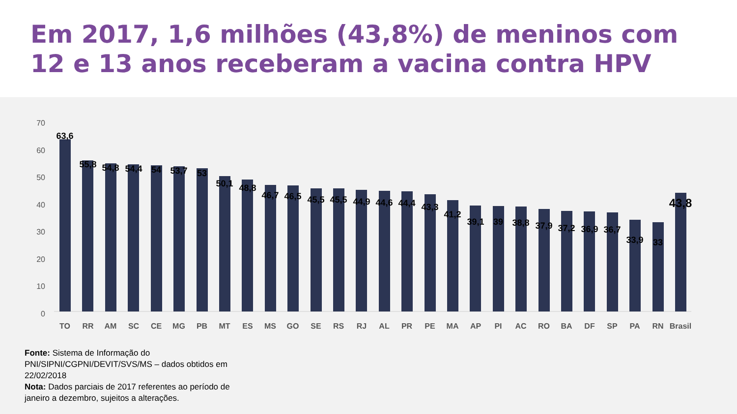Em 2017, 1,6 milhões (43,8%) de meninos com 12 e 13 anos receberam a vacina contra HPV
70
60
50
40
30
20
10
0
63,6
55,8
54,8
54,4
54
53,7
53
50,1
48,8
46,7
46,5
45,5
45,5
44,9
44,6
44,4
43,3
41,2
39,1
39
38,8
37,9
37,2
36,9
36,7
33,9
33
43,8
TO
RR
AM
SC
CE
MG
PB
MT
ES
MS
GO
SE
RS
RJ
AL
PR
PE
MA
AP
PI
AC
RO
BA
DF
SP
PA
RN
Brasil
Fonte: Sistema de Informação do PNI/SIPNI/CGPNI/DEVIT/SVS/MS – dados obtidos em 22/02/2018
Nota: Dados parciais de 2017 referentes ao período de janeiro a dezembro, sujeitos a alterações.